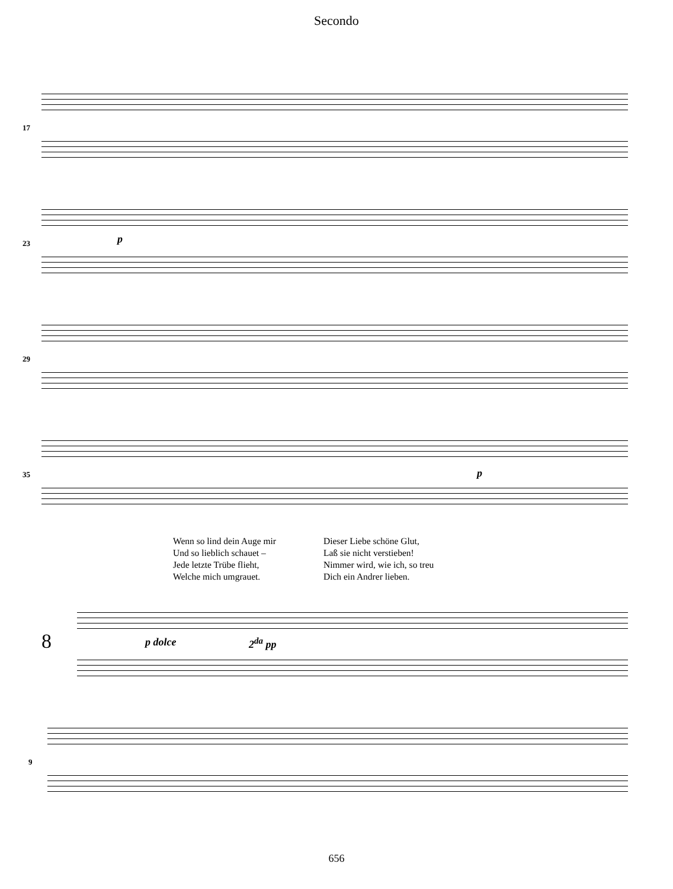Secondo
17
23 p
29
35 p
Wenn so lind dein Auge mir
Und so lieblich schauet –
Jede letzte Trübe flieht,
Welche mich umgrauet.
Dieser Liebe schöne Glut,
Laß sie nicht verstieben!
Nimmer wird, wie ich, so treu
Dich ein Andrer lieben.
8 p dolce 2<sup>da</sup> pp
9
656